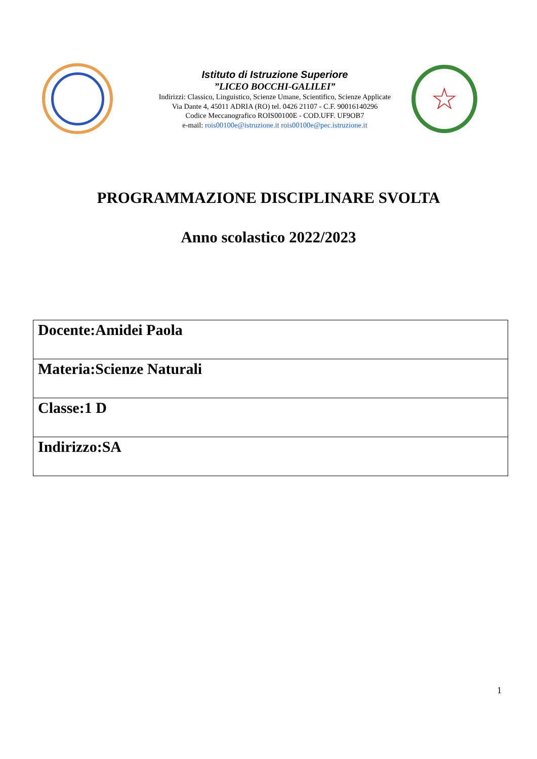Istituto di Istruzione Superiore
”LICEO BOCCHI-GALILEI”
Indirizzi: Classico, Linguistico, Scienze Umane, Scientifico, Scienze Applicate
Via Dante 4, 45011 ADRIA (RO) tel. 0426 21107 - C.F. 90016140296
Codice Meccanografico ROIS00100E - COD.UFF. UF9OB7
e-mail: rois00100e@istruzione.it rois00100e@pec.istruzione.it
☆
PROGRAMMAZIONE DISCIPLINARE SVOLTA
Anno scolastico 2022/2023
| Docente:Amidei Paola |
| Materia:Scienze Naturali |
| Classe:1 D |
| Indirizzo:SA |
1